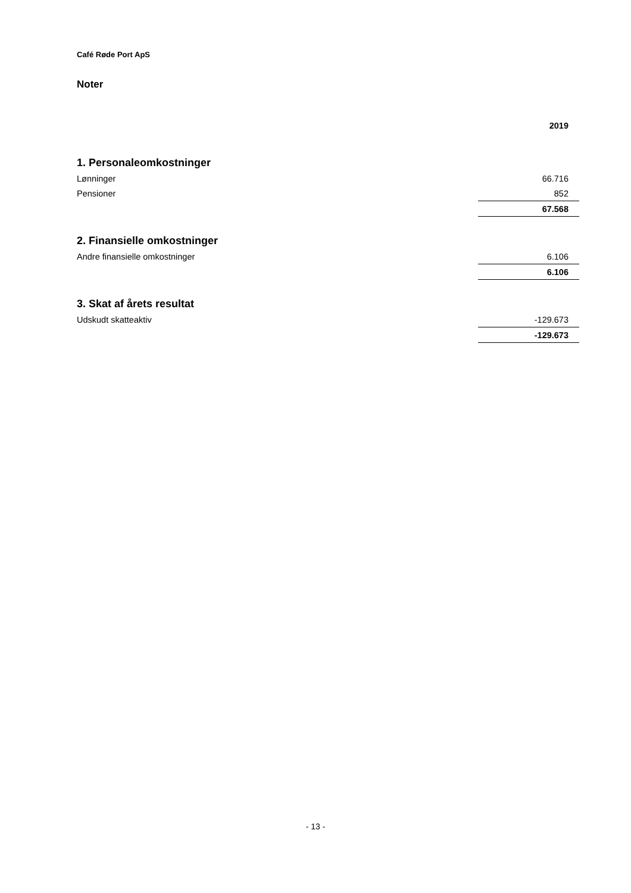Café Røde Port ApS
Noter
| | 2019 |
| --- | --- |
| 1. Personaleomkostninger | |
| Lønninger | 66.716 |
| Pensioner | 852 |
| | 67.568 |
| 2. Finansielle omkostninger | |
| Andre finansielle omkostninger | 6.106 |
| | 6.106 |
| 3. Skat af årets resultat | |
| Udskudt skatteaktiv | -129.673 |
| | -129.673 |
- 13 -